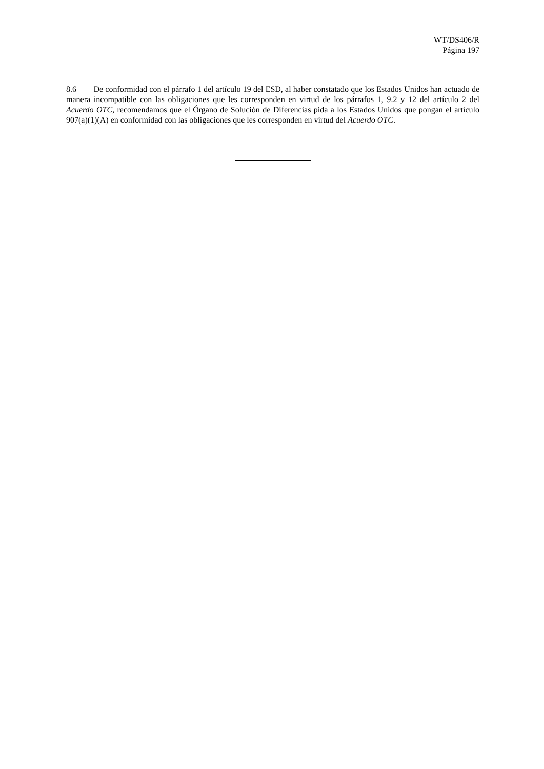WT/DS406/R
Página 197
8.6 De conformidad con el párrafo 1 del artículo 19 del ESD, al haber constatado que los Estados Unidos han actuado de manera incompatible con las obligaciones que les corresponden en virtud de los párrafos 1, 9.2 y 12 del artículo 2 del Acuerdo OTC, recomendamos que el Órgano de Solución de Diferencias pida a los Estados Unidos que pongan el artículo 907(a)(1)(A) en conformidad con las obligaciones que les corresponden en virtud del Acuerdo OTC.